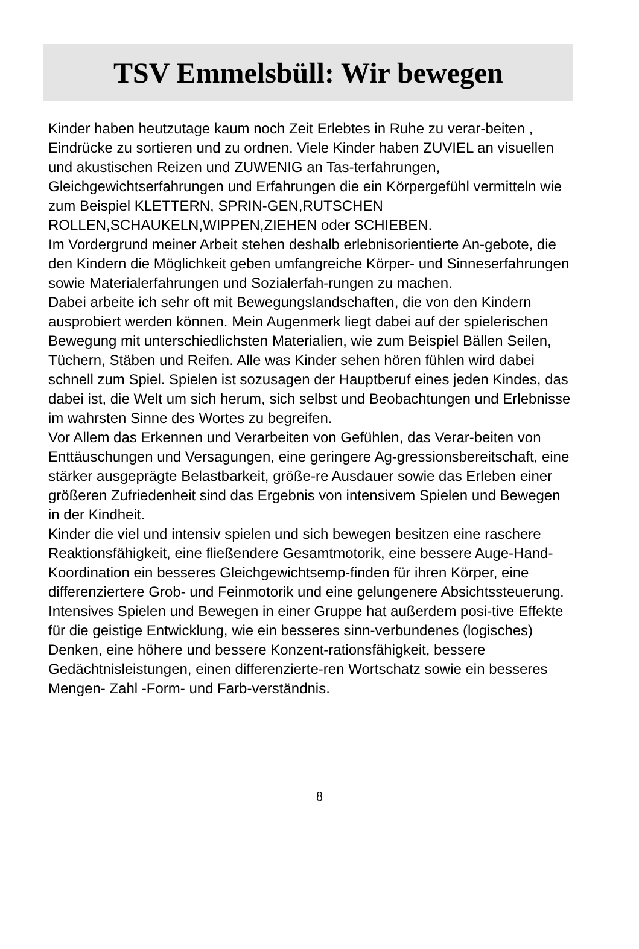TSV Emmelsbüll: Wir bewegen
Kinder haben heutzutage kaum noch Zeit Erlebtes in Ruhe zu verar-beiten , Eindrücke zu sortieren und zu ordnen. Viele Kinder haben ZUVIEL an visuellen und akustischen Reizen und ZUWENIG an Tas-terfahrungen, Gleichgewichtserfahrungen und Erfahrungen die ein Körpergefühl vermitteln wie zum Beispiel KLETTERN, SPRIN-GEN,RUTSCHEN ROLLEN,SCHAUKELN,WIPPEN,ZIEHEN oder SCHIEBEN.
Im Vordergrund meiner Arbeit stehen deshalb erlebnisorientierte An-gebote, die den Kindern die Möglichkeit geben umfangreiche Körper- und Sinneserfahrungen sowie Materialerfahrungen und Sozialerfah-rungen zu machen.
Dabei arbeite ich sehr oft mit Bewegungslandschaften, die von den Kindern ausprobiert werden können. Mein Augenmerk liegt dabei auf der spielerischen Bewegung mit unterschiedlichsten Materialien, wie zum Beispiel Bällen Seilen, Tüchern, Stäben und Reifen. Alle was Kinder sehen hören fühlen wird dabei schnell zum Spiel. Spielen ist sozusagen der Hauptberuf eines jeden Kindes, das dabei ist, die Welt um sich herum, sich selbst und Beobachtungen und Erlebnisse im wahrsten Sinne des Wortes zu begreifen.
Vor Allem das Erkennen und Verarbeiten von Gefühlen, das Verar-beiten von Enttäuschungen und Versagungen, eine geringere Ag-gressionsbereitschaft, eine stärker ausgeprägte Belastbarkeit, größe-re Ausdauer sowie das Erleben einer größeren Zufriedenheit sind das Ergebnis von intensivem Spielen und Bewegen in der Kindheit.
Kinder die viel und intensiv spielen und sich bewegen besitzen eine raschere Reaktionsfähigkeit, eine fließendere Gesamtmotorik, eine bessere Auge-Hand-Koordination ein besseres Gleichgewichtsemp-finden für ihren Körper, eine differenziertere Grob- und Feinmotorik und eine gelungenere Absichtssteuerung.
Intensives Spielen und Bewegen in einer Gruppe hat außerdem posi-tive Effekte für die geistige Entwicklung, wie ein besseres sinn-verbundenes (logisches) Denken, eine höhere und bessere Konzent-rationsfähigkeit, bessere Gedächtnisleistungen, einen differenzierte-ren Wortschatz sowie ein besseres Mengen- Zahl -Form- und Farb-verständnis.
8